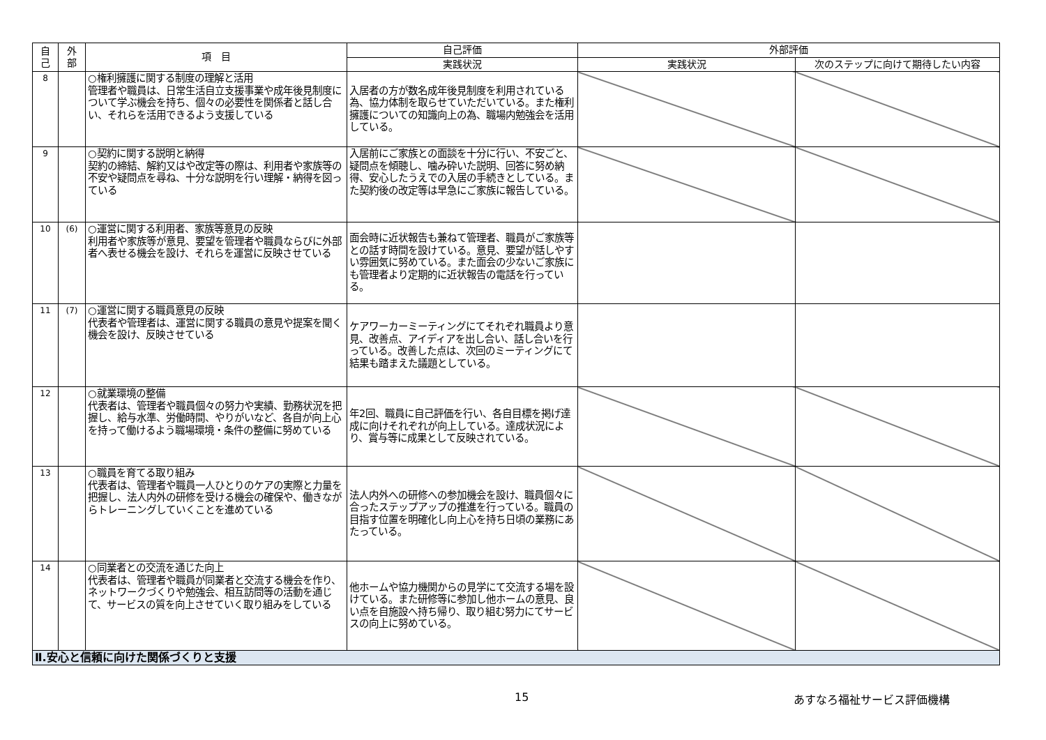| 自 己 | 外 部 | 項 目 | 自己評価 | 外部評価 | |
| --- | --- | --- | --- | --- | --- |
| | | | 実践状況 | 実践状況 | 次のステップに向けて期待したい内容 |
| 8 | | ○権利擁護に関する制度の理解と活用 管理者や職員は、日常生活自立支援事業や成年後見制度について学ぶ機会を持ち、個々の必要性を関係者と話し合い、それらを活用できるよう支援している | 入居者の方が数名成年後見制度を利用されている為、協力体制を取らせていただいている。また権利擁護についての知識向上の為、職場内勉強会を活用している。 | | |
| 9 | | ○契約に関する説明と納得 契約の締結、解約又はや改定等の際は、利用者や家族等の不安や疑問点を尋ね、十分な説明を行い理解・納得を図っている | 入居前にご家族との面談を十分に行い、不安ごと、疑問点を傾聴し、噛み砕いた説明、回答に努め納得、安心したうえでの入居の手続きとしている。また契約後の改定等は早急にご家族に報告している。 | | |
| 10 | (6) | ○運営に関する利用者、家族等意見の反映 利用者や家族等が意見、要望を管理者や職員ならびに外部者へ表せる機会を設け、それらを運営に反映させている | 面会時に近状報告も兼ねて管理者、職員がご家族等との話す時間を設けている。意見、要望が話しやすい雰囲気に努めている。また面会の少ないご家族にも管理者より定期的に近状報告の電話を行っている。 | | |
| 11 | (7) | ○運営に関する職員意見の反映 代表者や管理者は、運営に関する職員の意見や提案を聞く機会を設け、反映させている | ケアワーカーミーティングにてそれぞれ職員より意見、改善点、アイディアを出し合い、話し合いを行っている。改善した点は、次回のミーティングにて結果も踏まえた議題としている。 | | |
| 12 | | ○就業環境の整備 代表者は、管理者や職員個々の努力や実績、勤務状況を把握し、給与水準、労働時間、やりがいなど、各自が向上心を持って働けるよう職場環境・条件の整備に努めている | 年2回、職員に自己評価を行い、各自目標を掲げ達成に向けそれぞれが向上している。達成状況により、賞与等に成果として反映されている。 | | |
| 13 | | ○職員を育てる取り組み 代表者は、管理者や職員一人ひとりのケアの実際と力量を把握し、法人内外の研修を受ける機会の確保や、働きながらトレーニングしていくことを進めている | 法人内外への研修への参加機会を設け、職員個々に合ったステップアップの推進を行っている。職員の目指す位置を明確化し向上心を持ち日頃の業務にあたっている。 | | |
| 14 | | ○同業者との交流を通じた向上 代表者は、管理者や職員が同業者と交流する機会を作り、ネットワークづくりや勉強会、相互訪問等の活動を通じて、サービスの質を向上させていく取り組みをしている | 他ホームや協力機関からの見学にて交流する場を設けている。また研修等に参加し他ホームの意見、良い点を自施設へ持ち帰り、取り組む努力にてサービスの向上に努めている。 | | |
| Ⅱ.安心と信頼に向けた関係づくりと支援 | | | | | |
15 あすなろ福祉サービス評価機構